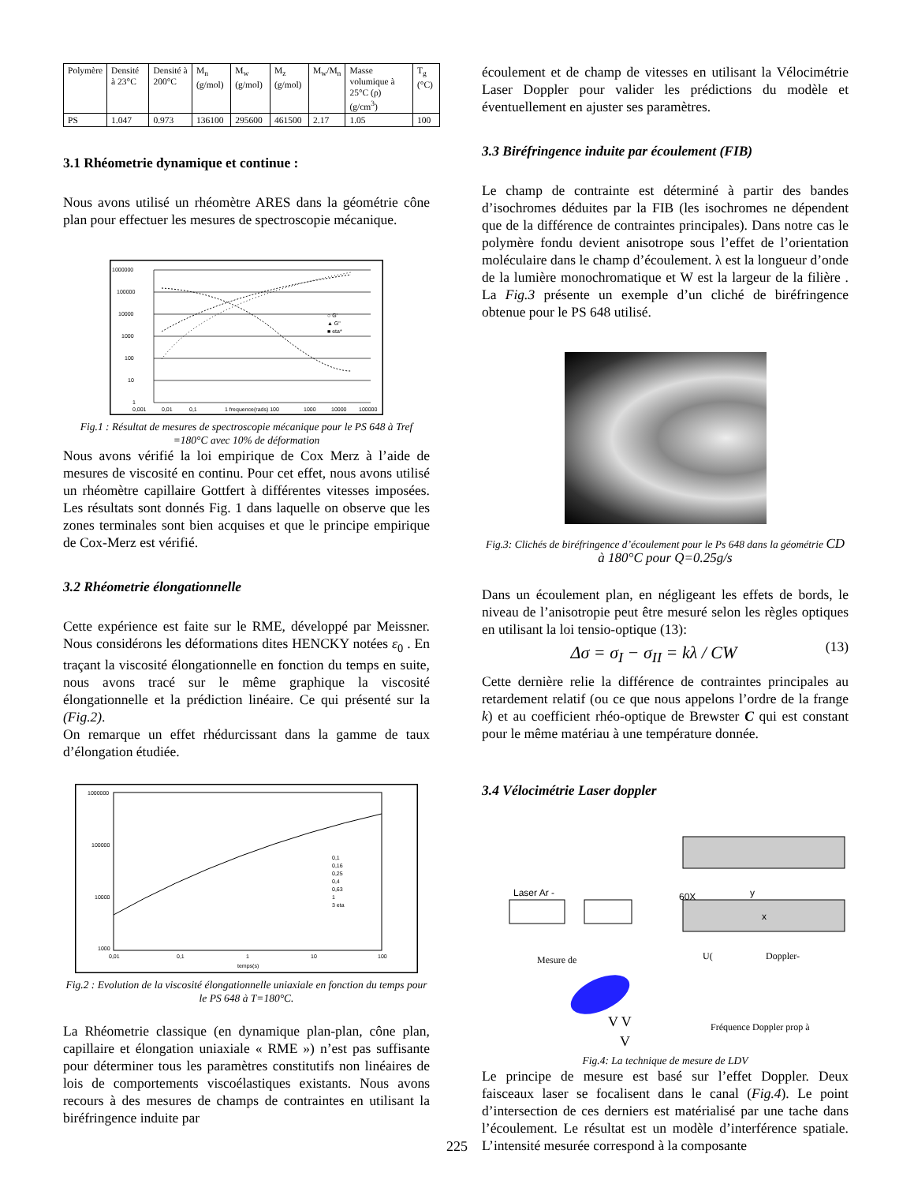| Polymère | Densité à 23°C | Densité à 200°C | M<sub>n</sub> (g/mol) | M<sub>w</sub> (g/mol) | M<sub>z</sub> (g/mol) | M<sub>w</sub>/M<sub>n</sub> | Masse volumique à 25°C (ρ) (g/cm<sup>3</sup>) | T<sub>g</sub> (°C) |
| PS | 1.047 | 0.973 | 136100 | 295600 | 461500 | 2.17 | 1.05 | 100 |
3.1 Rhéometrie dynamique et continue :
Nous avons utilisé un rhéomètre ARES dans la géométrie cône plan pour effectuer les mesures de spectroscopie mécanique.
1000000
100000
10000
1000
100
10
1
0,001
0,01
0,1
1 frequence(rads) 100
1000
10000
100000
○ G'
▲ G"
■ eta*
Fig.1 : Résultat de mesures de spectroscopie mécanique pour le PS 648 à Tref =180°C avec 10% de déformation
Nous avons vérifié la loi empirique de Cox Merz à l’aide de mesures de viscosité en continu. Pour cet effet, nous avons utilisé un rhéomètre capillaire Gottfert à différentes vitesses imposées. Les résultats sont donnés Fig. 1 dans laquelle on observe que les zones terminales sont bien acquises et que le principe empirique de Cox-Merz est vérifié.
3.2 Rhéometrie élongationnelle
Cette expérience est faite sur le RME, développé par Meissner. Nous considérons les déformations dites HENCKY notées ε<sub>0</sub> . En traçant la viscosité élongationnelle en fonction du temps en suite, nous avons tracé sur le même graphique la viscosité élongationnelle et la prédiction linéaire. Ce qui présenté sur la (Fig.2).
On remarque un effet rhédurcissant dans la gamme de taux d’élongation étudiée.
1000000
100000
10000
1000
0,01
0,1
1
10
100
temps(s)
0,1
0,16
0,25
0,4
0,63
1
3 eta
Fig.2 : Evolution de la viscosité élongationnelle uniaxiale en fonction du temps pour le PS 648 à T=180°C.
La Rhéometrie classique (en dynamique plan-plan, cône plan, capillaire et élongation uniaxiale « RME ») n’est pas suffisante pour déterminer tous les paramètres constitutifs non linéaires de lois de comportements viscoélastiques existants. Nous avons recours à des mesures de champs de contraintes en utilisant la biréfringence induite par
écoulement et de champ de vitesses en utilisant la Vélocimétrie Laser Doppler pour valider les prédictions du modèle et éventuellement en ajuster ses paramètres.
3.3 Biréfringence induite par écoulement (FIB)
Le champ de contrainte est déterminé à partir des bandes d’isochromes déduites par la FIB (les isochromes ne dépendent que de la différence de contraintes principales). Dans notre cas le polymère fondu devient anisotrope sous l’effet de l’orientation moléculaire dans le champ d’écoulement. λ est la longueur d’onde de la lumière monochromatique et W est la largeur de la filière . La Fig.3 présente un exemple d’un cliché de biréfringence obtenue pour le PS 648 utilisé.
Fig.3: Clichés de biréfringence d’écoulement pour le Ps 648 dans la géométrie CD à 180°C pour Q=0.25g/s
Dans un écoulement plan, en négligeant les effets de bords, le niveau de l’anisotropie peut être mesuré selon les règles optiques en utilisant la loi tensio-optique (13):
Δσ = σ<sub>I</sub> − σ<sub>II</sub> = kλ / CW
(13)
Cette dernière relie la différence de contraintes principales au retardement relatif (ou ce que nous appelons l’ordre de la frange k) et au coefficient rhéo-optique de Brewster C qui est constant pour le même matériau à une température donnée.
3.4 Vélocimétrie Laser doppler
Laser Ar -
60X
y
x
Mesure de
U(
Doppler-
Fréquence Doppler prop à
V V
V
Fig.4: La technique de mesure de LDV
Le principe de mesure est basé sur l’effet Doppler. Deux faisceaux laser se focalisent dans le canal (Fig.4). Le point d’intersection de ces derniers est matérialisé par une tache dans l’écoulement. Le résultat est un modèle d’interférence spatiale. L’intensité mesurée correspond à la composante
225